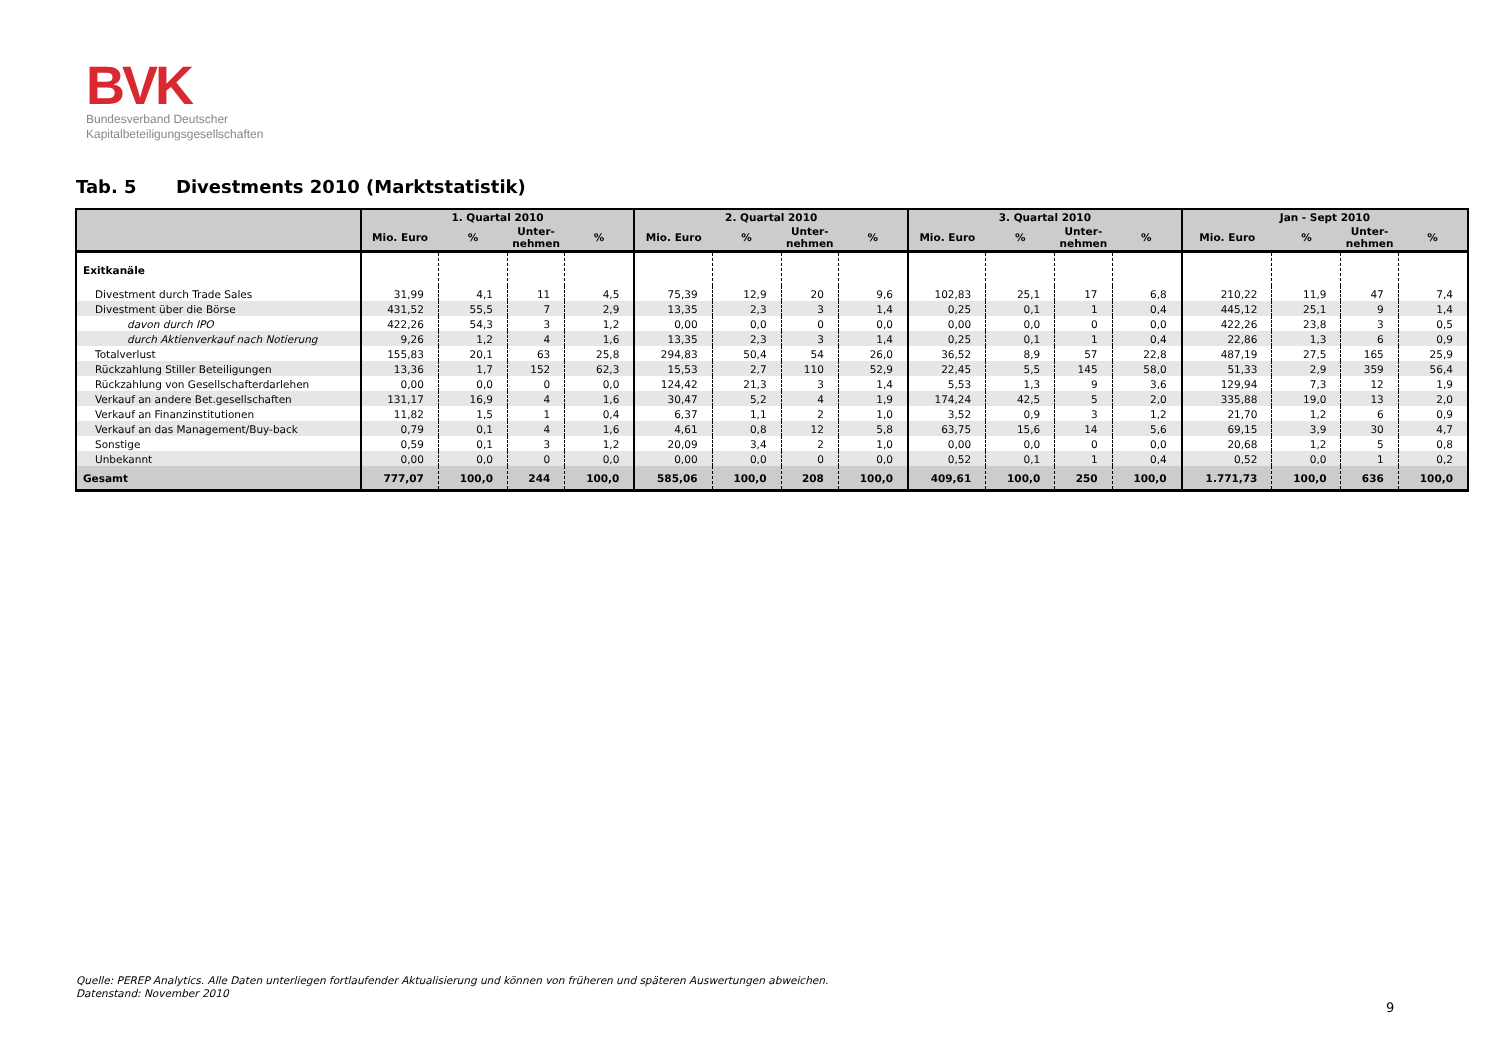BVK
Bundesverband Deutscher
Kapitalbeteiligungsgesellschaften
Tab. 5 Divestments 2010 (Marktstatistik)
| | 1. Quartal 2010 | | | | 2. Quartal 2010 | | | | 3. Quartal 2010 | | | | Jan - Sept 2010 | | | |
| --- | --- | --- | --- | --- | --- | --- | --- | --- | --- | --- | --- | --- | --- | --- | --- | --- |
| | Mio. Euro | % | Unter- nehmen | % | Mio. Euro | % | Unter- nehmen | % | Mio. Euro | % | Unter- nehmen | % | Mio. Euro | % | Unter- nehmen | % |
| Exitkanäle | | | | | | | | | | | | | | | | |
| Divestment durch Trade Sales | 31,99 | 4,1 | 11 | 4,5 | 75,39 | 12,9 | 20 | 9,6 | 102,83 | 25,1 | 17 | 6,8 | 210,22 | 11,9 | 47 | 7,4 |
| Divestment über die Börse | 431,52 | 55,5 | 7 | 2,9 | 13,35 | 2,3 | 3 | 1,4 | 0,25 | 0,1 | 1 | 0,4 | 445,12 | 25,1 | 9 | 1,4 |
| davon durch IPO | 422,26 | 54,3 | 3 | 1,2 | 0,00 | 0,0 | 0 | 0,0 | 0,00 | 0,0 | 0 | 0,0 | 422,26 | 23,8 | 3 | 0,5 |
| durch Aktienverkauf nach Notierung | 9,26 | 1,2 | 4 | 1,6 | 13,35 | 2,3 | 3 | 1,4 | 0,25 | 0,1 | 1 | 0,4 | 22,86 | 1,3 | 6 | 0,9 |
| Totalverlust | 155,83 | 20,1 | 63 | 25,8 | 294,83 | 50,4 | 54 | 26,0 | 36,52 | 8,9 | 57 | 22,8 | 487,19 | 27,5 | 165 | 25,9 |
| Rückzahlung Stiller Beteiligungen | 13,36 | 1,7 | 152 | 62,3 | 15,53 | 2,7 | 110 | 52,9 | 22,45 | 5,5 | 145 | 58,0 | 51,33 | 2,9 | 359 | 56,4 |
| Rückzahlung von Gesellschafterdarlehen | 0,00 | 0,0 | 0 | 0,0 | 124,42 | 21,3 | 3 | 1,4 | 5,53 | 1,3 | 9 | 3,6 | 129,94 | 7,3 | 12 | 1,9 |
| Verkauf an andere Bet.gesellschaften | 131,17 | 16,9 | 4 | 1,6 | 30,47 | 5,2 | 4 | 1,9 | 174,24 | 42,5 | 5 | 2,0 | 335,88 | 19,0 | 13 | 2,0 |
| Verkauf an Finanzinstitutionen | 11,82 | 1,5 | 1 | 0,4 | 6,37 | 1,1 | 2 | 1,0 | 3,52 | 0,9 | 3 | 1,2 | 21,70 | 1,2 | 6 | 0,9 |
| Verkauf an das Management/Buy-back | 0,79 | 0,1 | 4 | 1,6 | 4,61 | 0,8 | 12 | 5,8 | 63,75 | 15,6 | 14 | 5,6 | 69,15 | 3,9 | 30 | 4,7 |
| Sonstige | 0,59 | 0,1 | 3 | 1,2 | 20,09 | 3,4 | 2 | 1,0 | 0,00 | 0,0 | 0 | 0,0 | 20,68 | 1,2 | 5 | 0,8 |
| Unbekannt | 0,00 | 0,0 | 0 | 0,0 | 0,00 | 0,0 | 0 | 0,0 | 0,52 | 0,1 | 1 | 0,4 | 0,52 | 0,0 | 1 | 0,2 |
| Gesamt | 777,07 | 100,0 | 244 | 100,0 | 585,06 | 100,0 | 208 | 100,0 | 409,61 | 100,0 | 250 | 100,0 | 1.771,73 | 100,0 | 636 | 100,0 |
Quelle: PEREP Analytics. Alle Daten unterliegen fortlaufender Aktualisierung und können von früheren und späteren Auswertungen abweichen.
Datenstand: November 2010
9